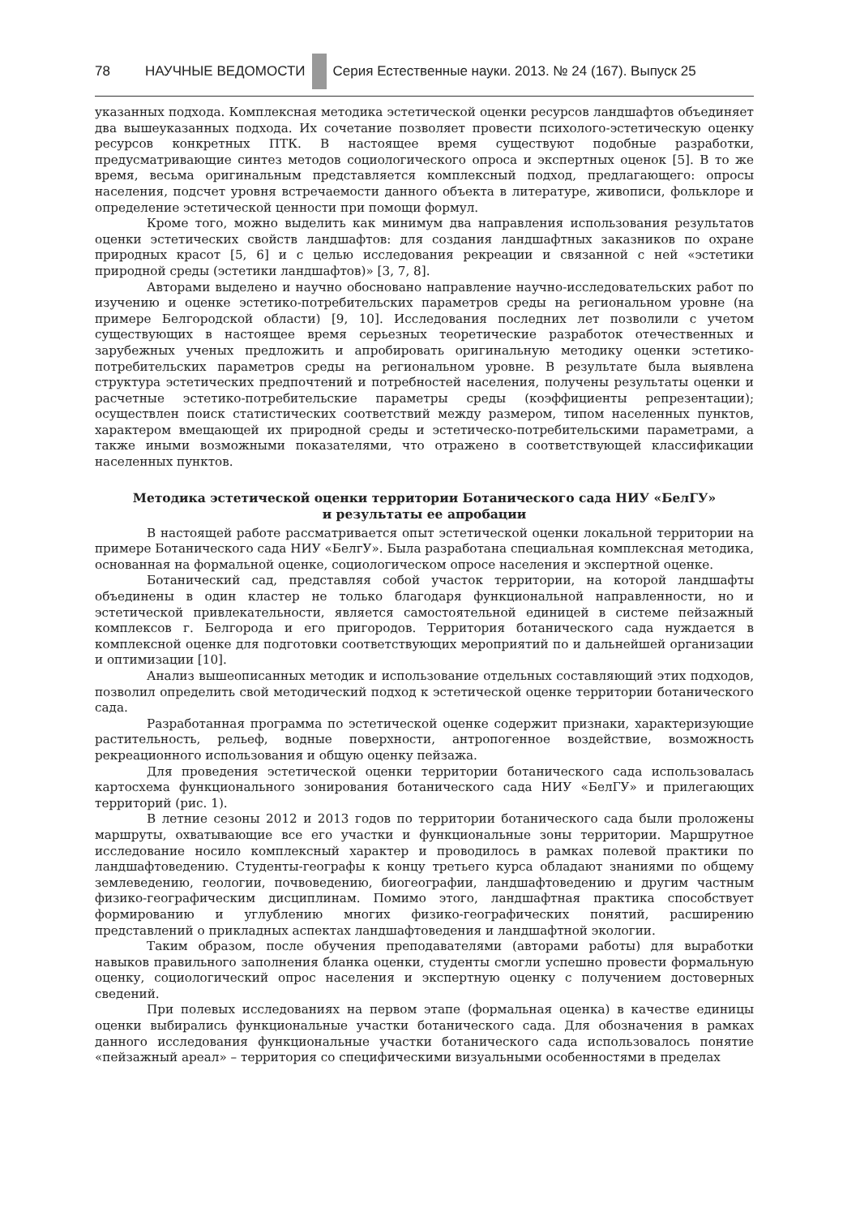78 НАУЧНЫЕ ВЕДОМОСТИ Серия Естественные науки. 2013. № 24 (167). Выпуск 25
указанных подхода. Комплексная методика эстетической оценки ресурсов ландшафтов объединяет два вышеуказанных подхода. Их сочетание позволяет провести психолого-эстетическую оценку ресурсов конкретных ПТК. В настоящее время существуют подобные разработки, предусматривающие синтез методов социологического опроса и экспертных оценок [5]. В то же время, весьма оригинальным представляется комплексный подход, предлагающего: опросы населения, подсчет уровня встречаемости данного объекта в литературе, живописи, фольклоре и определение эстетической ценности при помощи формул.
Кроме того, можно выделить как минимум два направления использования результатов оценки эстетических свойств ландшафтов: для создания ландшафтных заказников по охране природных красот [5, 6] и с целью исследования рекреации и связанной с ней «эстетики природной среды (эстетики ландшафтов)» [3, 7, 8].
Авторами выделено и научно обосновано направление научно-исследовательских работ по изучению и оценке эстетико-потребительских параметров среды на региональном уровне (на примере Белгородской области) [9, 10]. Исследования последних лет позволили с учетом существующих в настоящее время серьезных теоретические разработок отечественных и зарубежных ученых предложить и апробировать оригинальную методику оценки эстетико-потребительских параметров среды на региональном уровне. В результате была выявлена структура эстетических предпочтений и потребностей населения, получены результаты оценки и расчетные эстетико-потребительские параметры среды (коэффициенты репрезентации); осуществлен поиск статистических соответствий между размером, типом населенных пунктов, характером вмещающей их природной среды и эстетическо-потребительскими параметрами, а также иными возможными показателями, что отражено в соответствующей классификации населенных пунктов.
Методика эстетической оценки территории Ботанического сада НИУ «БелГУ»
и результаты ее апробации
В настоящей работе рассматривается опыт эстетической оценки локальной территории на примере Ботанического сада НИУ «БелгУ». Была разработана специальная комплексная методика, основанная на формальной оценке, социологическом опросе населения и экспертной оценке.
Ботанический сад, представляя собой участок территории, на которой ландшафты объединены в один кластер не только благодаря функциональной направленности, но и эстетической привлекательности, является самостоятельной единицей в системе пейзажный комплексов г. Белгорода и его пригородов. Территория ботанического сада нуждается в комплексной оценке для подготовки соответствующих мероприятий по и дальнейшей организации и оптимизации [10].
Анализ вышеописанных методик и использование отдельных составляющий этих подходов, позволил определить свой методический подход к эстетической оценке территории ботанического сада.
Разработанная программа по эстетической оценке содержит признаки, характеризующие растительность, рельеф, водные поверхности, антропогенное воздействие, возможность рекреационного использования и общую оценку пейзажа.
Для проведения эстетической оценки территории ботанического сада использовалась картосхема функционального зонирования ботанического сада НИУ «БелГУ» и прилегающих территорий (рис. 1).
В летние сезоны 2012 и 2013 годов по территории ботанического сада были проложены маршруты, охватывающие все его участки и функциональные зоны территории. Маршрутное исследование носило комплексный характер и проводилось в рамках полевой практики по ландшафтоведению. Студенты-географы к концу третьего курса обладают знаниями по общему землеведению, геологии, почвоведению, биогеографии, ландшафтоведению и другим частным физико-географическим дисциплинам. Помимо этого, ландшафтная практика способствует формированию и углублению многих физико-географических понятий, расширению представлений о прикладных аспектах ландшафтоведения и ландшафтной экологии.
Таким образом, после обучения преподавателями (авторами работы) для выработки навыков правильного заполнения бланка оценки, студенты смогли успешно провести формальную оценку, социологический опрос населения и экспертную оценку с получением достоверных сведений.
При полевых исследованиях на первом этапе (формальная оценка) в качестве единицы оценки выбирались функциональные участки ботанического сада. Для обозначения в рамках данного исследования функциональные участки ботанического сада использовалось понятие «пейзажный ареал» – территория со специфическими визуальными особенностями в пределах